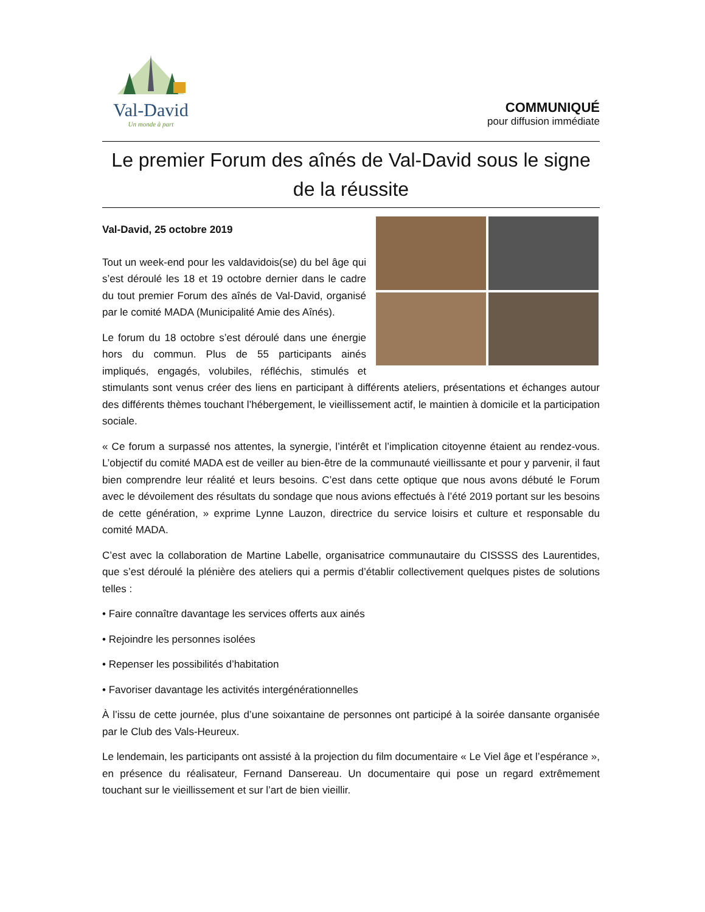Val-David
Un monde à part
COMMUNIQUÉ
pour diffusion immédiate
Le premier Forum des aînés de Val-David sous le signe de la réussite
Val-David, 25 octobre 2019
Tout un week-end pour les valdavidois(se) du bel âge qui s’est déroulé les 18 et 19 octobre dernier dans le cadre du tout premier Forum des aînés de Val-David, organisé par le comité MADA (Municipalité Amie des Aînés).
Le forum du 18 octobre s’est déroulé dans une énergie hors du commun. Plus de 55 participants ainés impliqués, engagés, volubiles, réfléchis, stimulés et stimulants sont venus créer des liens en participant à différents ateliers, présentations et échanges autour des différents thèmes touchant l’hébergement, le vieillissement actif, le maintien à domicile et la participation sociale.
« Ce forum a surpassé nos attentes, la synergie, l’intérêt et l’implication citoyenne étaient au rendez-vous. L’objectif du comité MADA est de veiller au bien-être de la communauté vieillissante et pour y parvenir, il faut bien comprendre leur réalité et leurs besoins. C’est dans cette optique que nous avons débuté le Forum avec le dévoilement des résultats du sondage que nous avions effectués à l’été 2019 portant sur les besoins de cette génération, » exprime Lynne Lauzon, directrice du service loisirs et culture et responsable du comité MADA.
C’est avec la collaboration de Martine Labelle, organisatrice communautaire du CISSSS des Laurentides, que s’est déroulé la plénière des ateliers qui a permis d’établir collectivement quelques pistes de solutions telles :
• Faire connaître davantage les services offerts aux ainés
• Rejoindre les personnes isolées
• Repenser les possibilités d’habitation
• Favoriser davantage les activités intergénérationnelles
À l’issu de cette journée, plus d’une soixantaine de personnes ont participé à la soirée dansante organisée par le Club des Vals-Heureux.
Le lendemain, les participants ont assisté à la projection du film documentaire « Le Viel âge et l’espérance », en présence du réalisateur, Fernand Dansereau. Un documentaire qui pose un regard extrêmement touchant sur le vieillissement et sur l’art de bien vieillir.